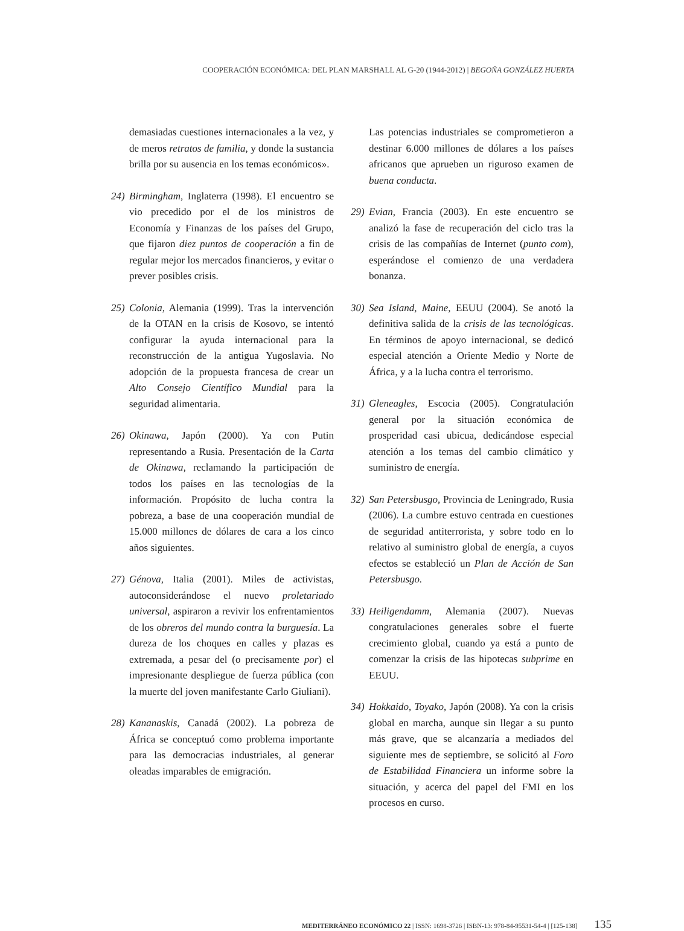COOPERACIÓN ECONÓMICA: DEL PLAN MARSHALL AL G-20 (1944-2012) | BEGOÑA GONZÁLEZ HUERTA
demasiadas cuestiones internacionales a la vez, y de meros retratos de familia, y donde la sustancia brilla por su ausencia en los temas económicos».
24) Birmingham, Inglaterra (1998). El encuentro se vio precedido por el de los ministros de Economía y Finanzas de los países del Grupo, que fijaron diez puntos de cooperación a fin de regular mejor los mercados financieros, y evitar o prever posibles crisis.
25) Colonia, Alemania (1999). Tras la intervención de la OTAN en la crisis de Kosovo, se intentó configurar la ayuda internacional para la reconstrucción de la antigua Yugoslavia. No adopción de la propuesta francesa de crear un Alto Consejo Científico Mundial para la seguridad alimentaria.
26) Okinawa, Japón (2000). Ya con Putin representando a Rusia. Presentación de la Carta de Okinawa, reclamando la participación de todos los países en las tecnologías de la información. Propósito de lucha contra la pobreza, a base de una cooperación mundial de 15.000 millones de dólares de cara a los cinco años siguientes.
27) Génova, Italia (2001). Miles de activistas, autoconsiderándose el nuevo proletariado universal, aspiraron a revivir los enfrentamientos de los obreros del mundo contra la burguesía. La dureza de los choques en calles y plazas es extremada, a pesar del (o precisamente por) el impresionante despliegue de fuerza pública (con la muerte del joven manifestante Carlo Giuliani).
28) Kananaskis, Canadá (2002). La pobreza de África se conceptuó como problema importante para las democracias industriales, al generar oleadas imparables de emigración.
Las potencias industriales se comprometieron a destinar 6.000 millones de dólares a los países africanos que aprueben un riguroso examen de buena conducta.
29) Evian, Francia (2003). En este encuentro se analizó la fase de recuperación del ciclo tras la crisis de las compañías de Internet (punto com), esperándose el comienzo de una verdadera bonanza.
30) Sea Island, Maine, EEUU (2004). Se anotó la definitiva salida de la crisis de las tecnológicas. En términos de apoyo internacional, se dedicó especial atención a Oriente Medio y Norte de África, y a la lucha contra el terrorismo.
31) Gleneagles, Escocia (2005). Congratulación general por la situación económica de prosperidad casi ubicua, dedicándose especial atención a los temas del cambio climático y suministro de energía.
32) San Petersbusgo, Provincia de Leningrado, Rusia (2006). La cumbre estuvo centrada en cuestiones de seguridad antiterrorista, y sobre todo en lo relativo al suministro global de energía, a cuyos efectos se estableció un Plan de Acción de San Petersbusgo.
33) Heiligendamm, Alemania (2007). Nuevas congratulaciones generales sobre el fuerte crecimiento global, cuando ya está a punto de comenzar la crisis de las hipotecas subprime en EEUU.
34) Hokkaido, Toyako, Japón (2008). Ya con la crisis global en marcha, aunque sin llegar a su punto más grave, que se alcanzaría a mediados del siguiente mes de septiembre, se solicitó al Foro de Estabilidad Financiera un informe sobre la situación, y acerca del papel del FMI en los procesos en curso.
MEDITERRÁNEO ECONÓMICO 22 | ISSN: 1698-3726 | ISBN-13: 978-84-95531-54-4 | [125-138] 135